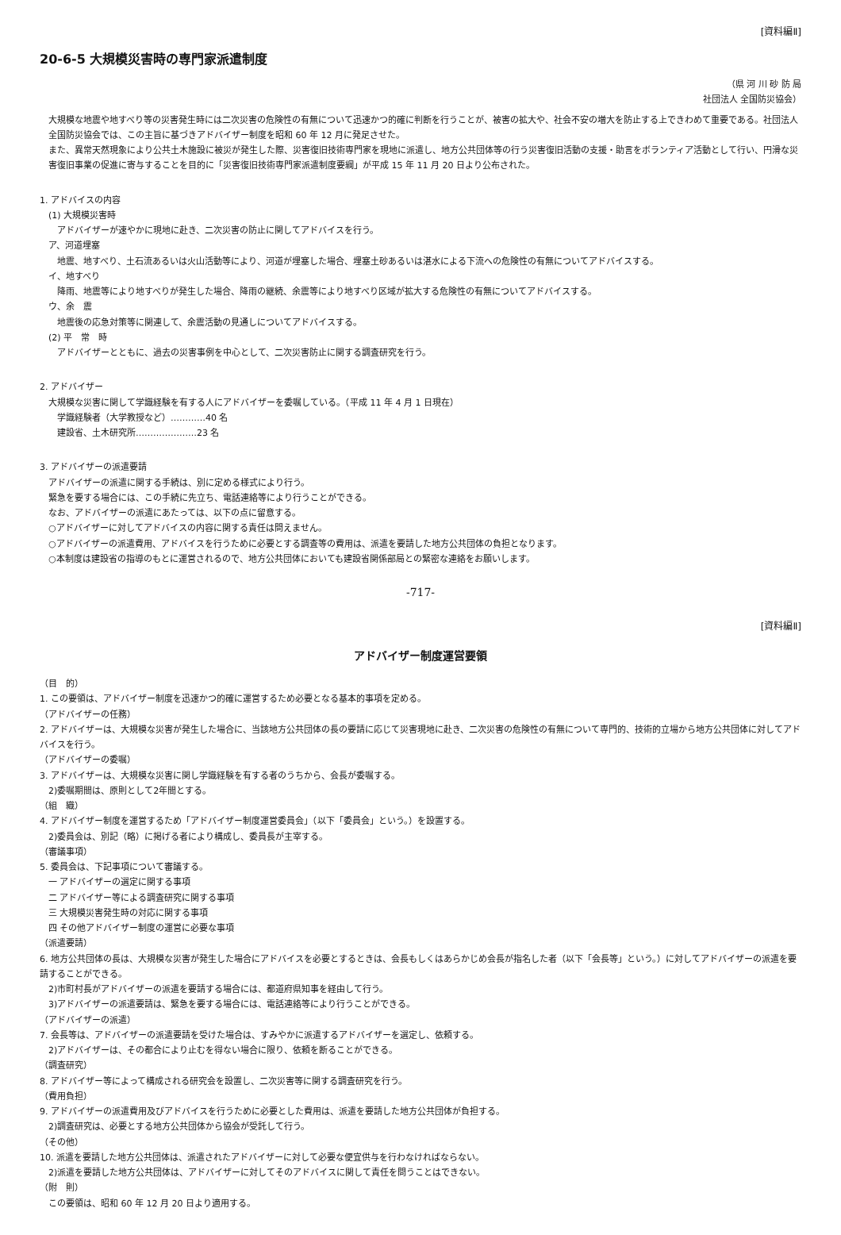[資料編Ⅱ]
20-6-5 大規模災害時の専門家派遣制度
（県 河 川 砂 防 局
社団法人 全国防災協会）
大規模な地震や地すべり等の災害発生時には二次災害の危険性の有無について迅速かつ的確に判断を行うことが、被害の拡大や、社会不安の増大を防止する上できわめて重要である。社団法人全国防災協会では、この主旨に基づきアドバイザー制度を昭和 60 年 12 月に発足させた。
また、異常天然現象により公共土木施設に被災が発生した際、災害復旧技術専門家を現地に派遣し、地方公共団体等の行う災害復旧活動の支援・助言をボランティア活動として行い、円滑な災害復旧事業の促進に寄与することを目的に「災害復旧技術専門家派遣制度要綱」が平成 15 年 11 月 20 日より公布された。
1. アドバイスの内容
(1) 大規模災害時
アドバイザーが速やかに現地に赴き、二次災害の防止に関してアドバイスを行う。
ア、河道埋塞
地震、地すべり、土石流あるいは火山活動等により、河道が埋塞した場合、埋塞土砂あるいは湛水による下流への危険性の有無についてアドバイスする。
イ、地すべり
降雨、地震等により地すべりが発生した場合、降雨の継続、余震等により地すべり区域が拡大する危険性の有無についてアドバイスする。
ウ、余　震
地震後の応急対策等に関連して、余震活動の見通しについてアドバイスする。
(2) 平　常　時
アドバイザーとともに、過去の災害事例を中心として、二次災害防止に関する調査研究を行う。
2. アドバイザー
大規模な災害に関して学識経験を有する人にアドバイザーを委嘱している。（平成 11 年 4 月 1 日現在）
学識経験者（大学教授など）…………40 名
建設省、土木研究所…………………23 名
3. アドバイザーの派遣要請
アドバイザーの派遣に関する手続は、別に定める様式により行う。
緊急を要する場合には、この手続に先立ち、電話連絡等により行うことができる。
なお、アドバイザーの派遣にあたっては、以下の点に留意する。
○アドバイザーに対してアドバイスの内容に関する責任は問えません。
○アドバイザーの派遣費用、アドバイスを行うために必要とする調査等の費用は、派遣を要請した地方公共団体の負担となります。
○本制度は建設省の指導のもとに運営されるので、地方公共団体においても建設省関係部局との緊密な連絡をお願いします。
-717-
[資料編Ⅱ]
アドバイザー制度運営要領
（目　的）
1. この要領は、アドバイザー制度を迅速かつ的確に運営するため必要となる基本的事項を定める。
（アドバイザーの任務）
2. アドバイザーは、大規模な災害が発生した場合に、当該地方公共団体の長の要請に応じて災害現地に赴き、二次災害の危険性の有無について専門的、技術的立場から地方公共団体に対してアドバイスを行う。
（アドバイザーの委嘱）
3. アドバイザーは、大規模な災害に関し学識経験を有する者のうちから、会長が委嘱する。
2)委嘱期間は、原則として2年間とする。
（組　織）
4. アドバイザー制度を運営するため「アドバイザー制度運営委員会」（以下「委員会」という。）を設置する。
2)委員会は、別記（略）に掲げる者により構成し、委員長が主宰する。
（審議事項）
5. 委員会は、下記事項について審議する。
一 アドバイザーの選定に関する事項
二 アドバイザー等による調査研究に関する事項
三 大規模災害発生時の対応に関する事項
四 その他アドバイザー制度の運営に必要な事項
（派遣要請）
6. 地方公共団体の長は、大規模な災害が発生した場合にアドバイスを必要とするときは、会長もしくはあらかじめ会長が指名した者（以下「会長等」という。）に対してアドバイザーの派遣を要請することができる。
2)市町村長がアドバイザーの派遣を要請する場合には、都道府県知事を経由して行う。
3)アドバイザーの派遣要請は、緊急を要する場合には、電話連絡等により行うことができる。
（アドバイザーの派遣）
7. 会長等は、アドバイザーの派遣要請を受けた場合は、すみやかに派遣するアドバイザーを選定し、依頼する。
2)アドバイザーは、その都合により止むを得ない場合に限り、依頼を断ることができる。
（調査研究）
8. アドバイザー等によって構成される研究会を設置し、二次災害等に関する調査研究を行う。
（費用負担）
9. アドバイザーの派遣費用及びアドバイスを行うために必要とした費用は、派遣を要請した地方公共団体が負担する。
2)調査研究は、必要とする地方公共団体から協会が受託して行う。
（その他）
10. 派遣を要請した地方公共団体は、派遣されたアドバイザーに対して必要な便宜供与を行わなければならない。
2)派遣を要請した地方公共団体は、アドバイザーに対してそのアドバイスに関して責任を問うことはできない。
（附　則）
この要領は、昭和 60 年 12 月 20 日より適用する。